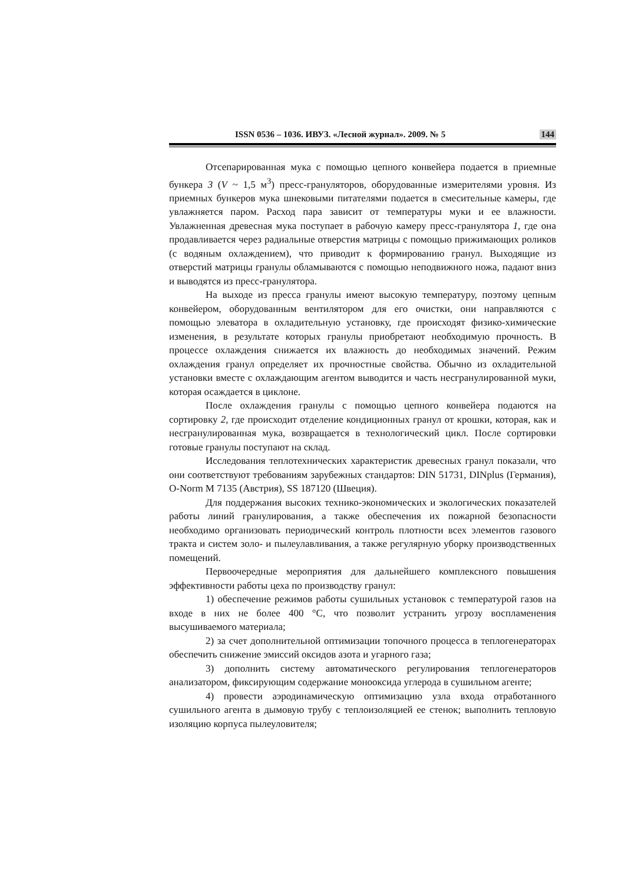ISSN 0536 – 1036. ИВУЗ. «Лесной журнал». 2009. № 5 144
Отсепарированная мука с помощью цепного конвейера подается в приемные бункера 3 (V ~ 1,5 м<sup>3</sup>) пресс-грануляторов, оборудованные измерителями уровня. Из приемных бункеров мука шнековыми питателями подается в смесительные камеры, где увлажняется паром. Расход пара зависит от температуры муки и ее влажности. Увлажненная древесная мука поступает в рабочую камеру пресс-гранулятора 1, где она продавливается через радиальные отверстия матрицы с помощью прижимающих роликов (с водяным охлаждением), что приводит к формированию гранул. Выходящие из отверстий матрицы гранулы обламываются с помощью неподвижного ножа, падают вниз и выводятся из пресс-гранулятора.
На выходе из пресса гранулы имеют высокую температуру, поэтому цепным конвейером, оборудованным вентилятором для его очистки, они направляются с помощью элеватора в охладительную установку, где происходят физико-химические изменения, в результате которых гранулы приобретают необходимую прочность. В процессе охлаждения снижается их влажность до необходимых значений. Режим охлаждения гранул определяет их прочностные свойства. Обычно из охладительной установки вместе с охлаждающим агентом выводится и часть несгранулированной муки, которая осаждается в циклоне.
После охлаждения гранулы с помощью цепного конвейера подаются на сортировку 2, где происходит отделение кондиционных гранул от крошки, которая, как и несгранулированная мука, возвращается в технологический цикл. После сортировки готовые гранулы поступают на склад.
Исследования теплотехнических характеристик древесных гранул показали, что они соответствуют требованиям зарубежных стандартов: DIN 51731, DINplus (Германия), O-Norm M 7135 (Австрия), SS 187120 (Швеция).
Для поддержания высоких технико-экономических и экологических показателей работы линий гранулирования, а также обеспечения их пожарной безопасности необходимо организовать периодический контроль плотности всех элементов газового тракта и систем золо- и пылеулавливания, а также регулярную уборку производственных помещений.
Первоочередные мероприятия для дальнейшего комплексного повышения эффективности работы цеха по производству гранул:
1) обеспечение режимов работы сушильных установок с температурой газов на входе в них не более 400 °С, что позволит устранить угрозу воспламенения высушиваемого материала;
2) за счет дополнительной оптимизации топочного процесса в теплогенераторах обеспечить снижение эмиссий оксидов азота и угарного газа;
3) дополнить систему автоматического регулирования теплогенераторов анализатором, фиксирующим содержание монооксида углерода в сушильном агенте;
4) провести аэродинамическую оптимизацию узла входа отработанного сушильного агента в дымовую трубу с теплоизоляцией ее стенок; выполнить тепловую изоляцию корпуса пылеуловителя;